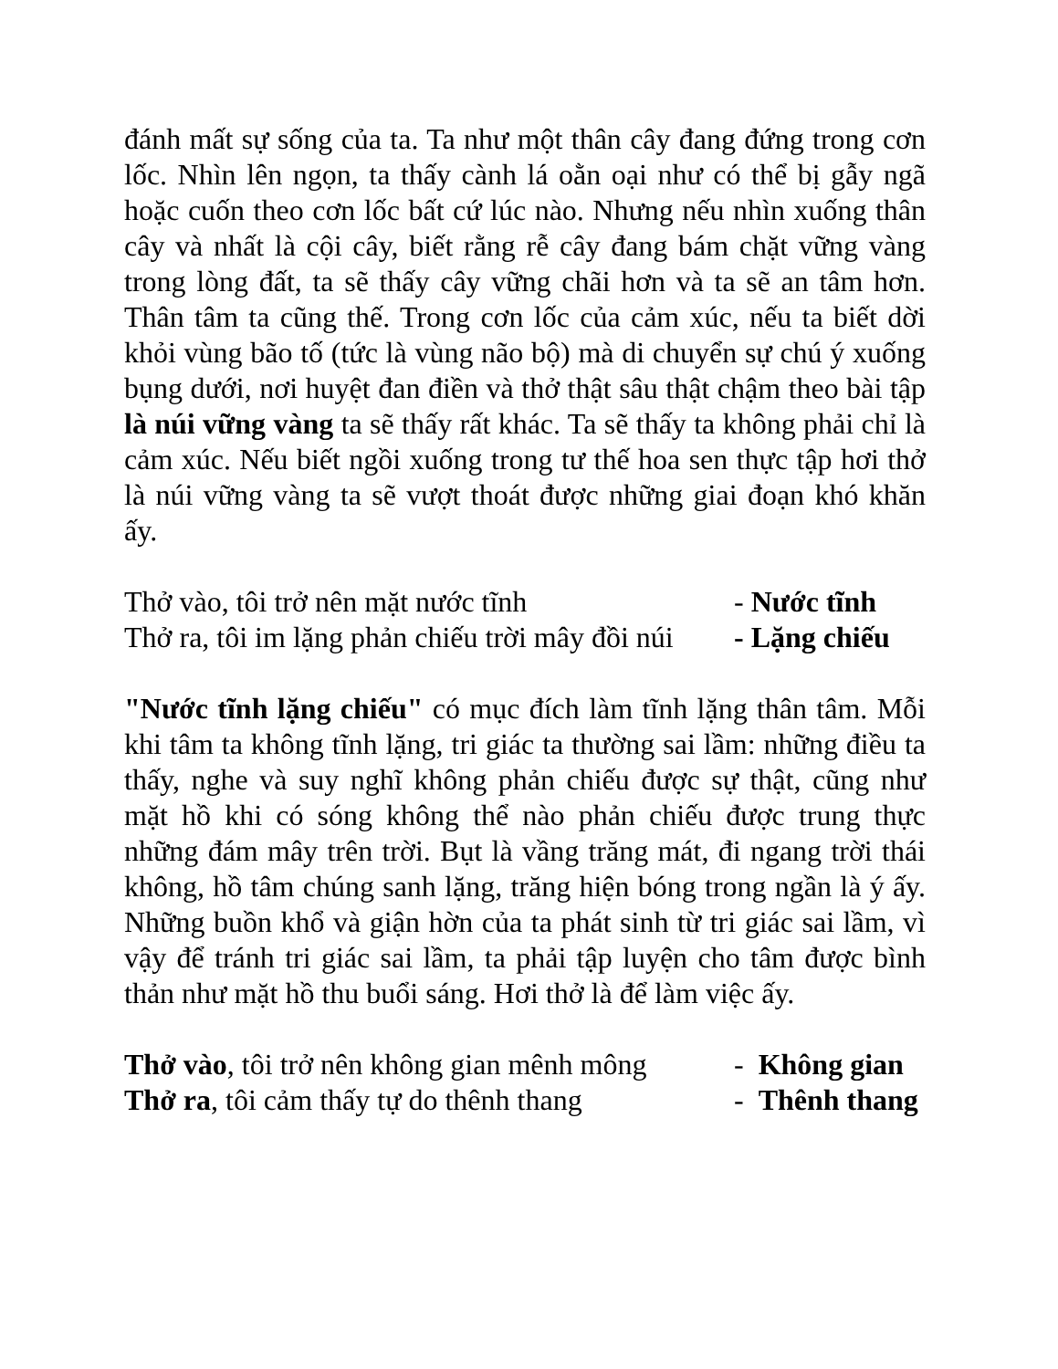đánh mất sự sống của ta. Ta như một thân cây đang đứng trong cơn lốc. Nhìn lên ngọn, ta thấy cành lá oằn oại như có thể bị gẫy ngã hoặc cuốn theo cơn lốc bất cứ lúc nào. Nhưng nếu nhìn xuống thân cây và nhất là cội cây, biết rằng rễ cây đang bám chặt vững vàng trong lòng đất, ta sẽ thấy cây vững chãi hơn và ta sẽ an tâm hơn. Thân tâm ta cũng thế. Trong cơn lốc của cảm xúc, nếu ta biết dời khỏi vùng bão tố (tức là vùng não bộ) mà di chuyển sự chú ý xuống bụng dưới, nơi huyệt đan điền và thở thật sâu thật chậm theo bài tập là núi vững vàng ta sẽ thấy rất khác. Ta sẽ thấy ta không phải chỉ là cảm xúc. Nếu biết ngồi xuống trong tư thế hoa sen thực tập hơi thở là núi vững vàng ta sẽ vượt thoát được những giai đoạn khó khăn ấy.
Thở vào, tôi trở nên mặt nước tĩnh - Nước tĩnh
Thở ra, tôi im lặng phản chiếu trời mây đồi núi - Lặng chiếu
"Nước tĩnh lặng chiếu" có mục đích làm tĩnh lặng thân tâm. Mỗi khi tâm ta không tĩnh lặng, tri giác ta thường sai lầm: những điều ta thấy, nghe và suy nghĩ không phản chiếu được sự thật, cũng như mặt hồ khi có sóng không thể nào phản chiếu được trung thực những đám mây trên trời. Bụt là vầng trăng mát, đi ngang trời thái không, hồ tâm chúng sanh lặng, trăng hiện bóng trong ngần là ý ấy. Những buồn khổ và giận hờn của ta phát sinh từ tri giác sai lầm, vì vậy để tránh tri giác sai lầm, ta phải tập luyện cho tâm được bình thản như mặt hồ thu buổi sáng. Hơi thở là để làm việc ấy.
Thở vào, tôi trở nên không gian mênh mông - Không gian
Thở ra, tôi cảm thấy tự do thênh thang - Thênh thang